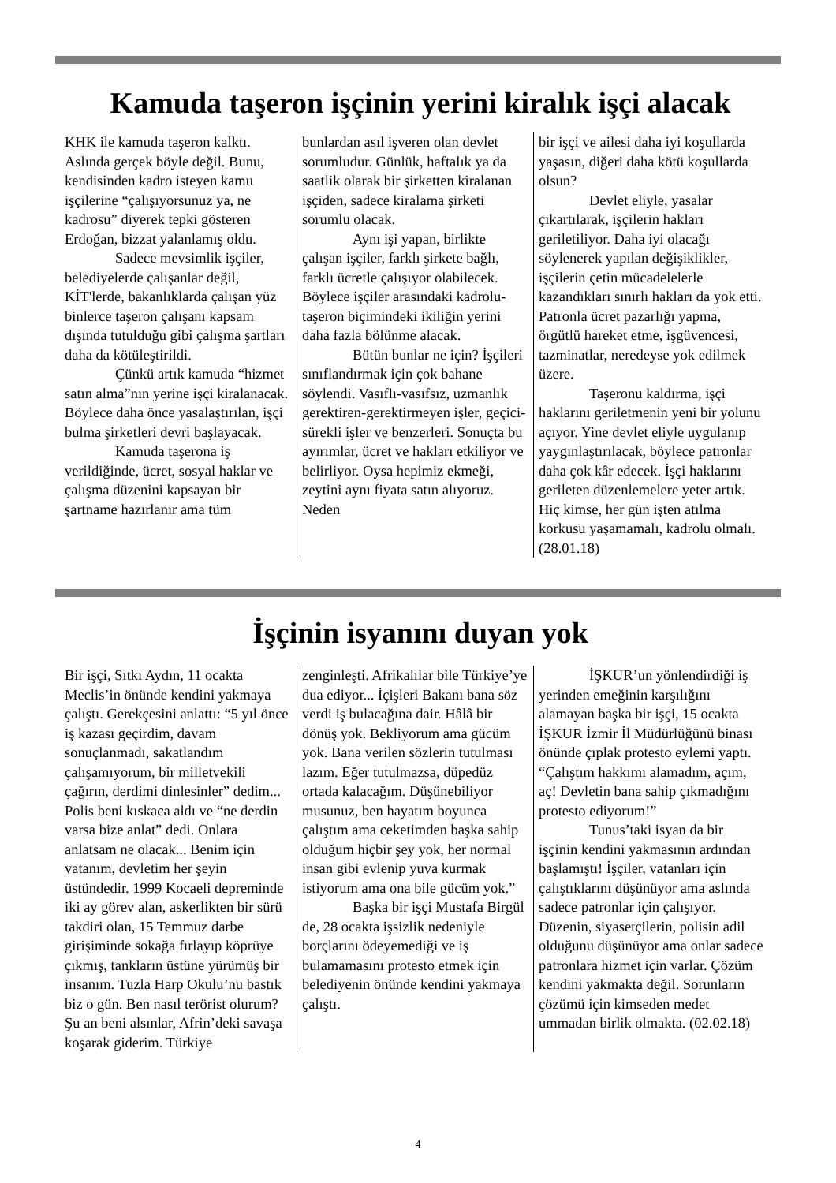Kamuda taşeron işçinin yerini kiralık işçi alacak
KHK ile kamuda taşeron kalktı. Aslında gerçek böyle değil. Bunu, kendisinden kadro isteyen kamu işçilerine “çalışıyorsunuz ya, ne kadrosu” diyerek tepki gösteren Erdoğan, bizzat yalanlamış oldu.
Sadece mevsimlik işçiler, belediyelerde çalışanlar değil, KİT'lerde, bakanlıklarda çalışan yüz binlerce taşeron çalışanı kapsam dışında tutulduğu gibi çalışma şartları daha da kötüleştirildi.
Çünkü artık kamuda “hizmet satın alma”nın yerine işçi kiralanacak. Böylece daha önce yasalaştırılan, işçi bulma şirketleri devri başlayacak.
Kamuda taşerona iş verildiğinde, ücret, sosyal haklar ve çalışma düzenini kapsayan bir şartname hazırlanır ama tüm
bunlardan asıl işveren olan devlet sorumludur. Günlük, haftalık ya da saatlik olarak bir şirketten kiralanan işçiden, sadece kiralama şirketi sorumlu olacak.
Aynı işi yapan, birlikte çalışan işçiler, farklı şirkete bağlı, farklı ücretle çalışıyor olabilecek. Böylece işçiler arasındaki kadrolu-taşeron biçimindeki ikiliğin yerini daha fazla bölünme alacak.
Bütün bunlar ne için? İşçileri sınıflandırmak için çok bahane söylendi. Vasıflı-vasıfsız, uzmanlık gerektiren-gerektirmeyen işler, geçici-sürekli işler ve benzerleri. Sonuçta bu ayırımlar, ücret ve hakları etkiliyor ve belirliyor. Oysa hepimiz ekmeği, zeytini aynı fiyata satın alıyoruz. Neden
bir işçi ve ailesi daha iyi koşullarda yaşasın, diğeri daha kötü koşullarda olsun?
Devlet eliyle, yasalar çıkartılarak, işçilerin hakları geriletiliyor. Daha iyi olacağı söylenerek yapılan değişiklikler, işçilerin çetin mücadelelerle kazandıkları sınırlı hakları da yok etti. Patronla ücret pazarlığı yapma, örgütlü hareket etme, işgüvencesi, tazminatlar, neredeyse yok edilmek üzere.
Taşeronu kaldırma, işçi haklarını geriletmenin yeni bir yolunu açıyor. Yine devlet eliyle uygulanıp yaygınlaştırılacak, böylece patronlar daha çok kâr edecek. İşçi haklarını gerileten düzenlemelere yeter artık. Hiç kimse, her gün işten atılma korkusu yaşamamalı, kadrolu olmalı. (28.01.18)
İşçinin isyanını duyan yok
Bir işçi, Sıtkı Aydın, 11 ocakta Meclis’in önünde kendini yakmaya çalıştı. Gerekçesini anlattı: “5 yıl önce iş kazası geçirdim, davam sonuçlanmadı, sakatlandım çalışamıyorum, bir milletvekili çağırın, derdimi dinlesinler” dedim... Polis beni kıskaca aldı ve “ne derdin varsa bize anlat” dedi. Onlara anlatsam ne olacak... Benim için vatanım, devletim her şeyin üstündedir. 1999 Kocaeli depreminde iki ay görev alan, askerlikten bir sürü takdiri olan, 15 Temmuz darbe girişiminde sokağa fırlayıp köprüye çıkmış, tankların üstüne yürümüş bir insanım. Tuzla Harp Okulu’nu bastık biz o gün. Ben nasıl terörist olurum? Şu an beni alsınlar, Afrin’deki savaşa koşarak giderim. Türkiye
zenginleşti. Afrikalılar bile Türkiye’ye dua ediyor... İçişleri Bakanı bana söz verdi iş bulacağına dair. Hâlâ bir dönüş yok. Bekliyorum ama gücüm yok. Bana verilen sözlerin tutulması lazım. Eğer tutulmazsa, düpedüz ortada kalacağım. Düşünebiliyor musunuz, ben hayatım boyunca çalıştım ama ceketimden başka sahip olduğum hiçbir şey yok, her normal insan gibi evlenip yuva kurmak istiyorum ama ona bile gücüm yok.”
Başka bir işçi Mustafa Birgül de, 28 ocakta işsizlik nedeniyle borçlarını ödeyemediği ve iş bulamamasını protesto etmek için belediyenin önünde kendini yakmaya çalıştı.
İŞKUR’un yönlendirdiği iş yerinden emeğinin karşılığını alamayan başka bir işçi, 15 ocakta İŞKUR İzmir İl Müdürlüğünü binası önünde çıplak protesto eylemi yaptı. “Çalıştım hakkımı alamadım, açım, aç! Devletin bana sahip çıkmadığını protesto ediyorum!”
Tunus’taki isyan da bir işçinin kendini yakmasının ardından başlamıştı! İşçiler, vatanları için çalıştıklarını düşünüyor ama aslında sadece patronlar için çalışıyor. Düzenin, siyasetçilerin, polisin adil olduğunu düşünüyor ama onlar sadece patronlara hizmet için varlar. Çözüm kendini yakmakta değil. Sorunların çözümü için kimseden medet ummadan birlik olmakta. (02.02.18)
4